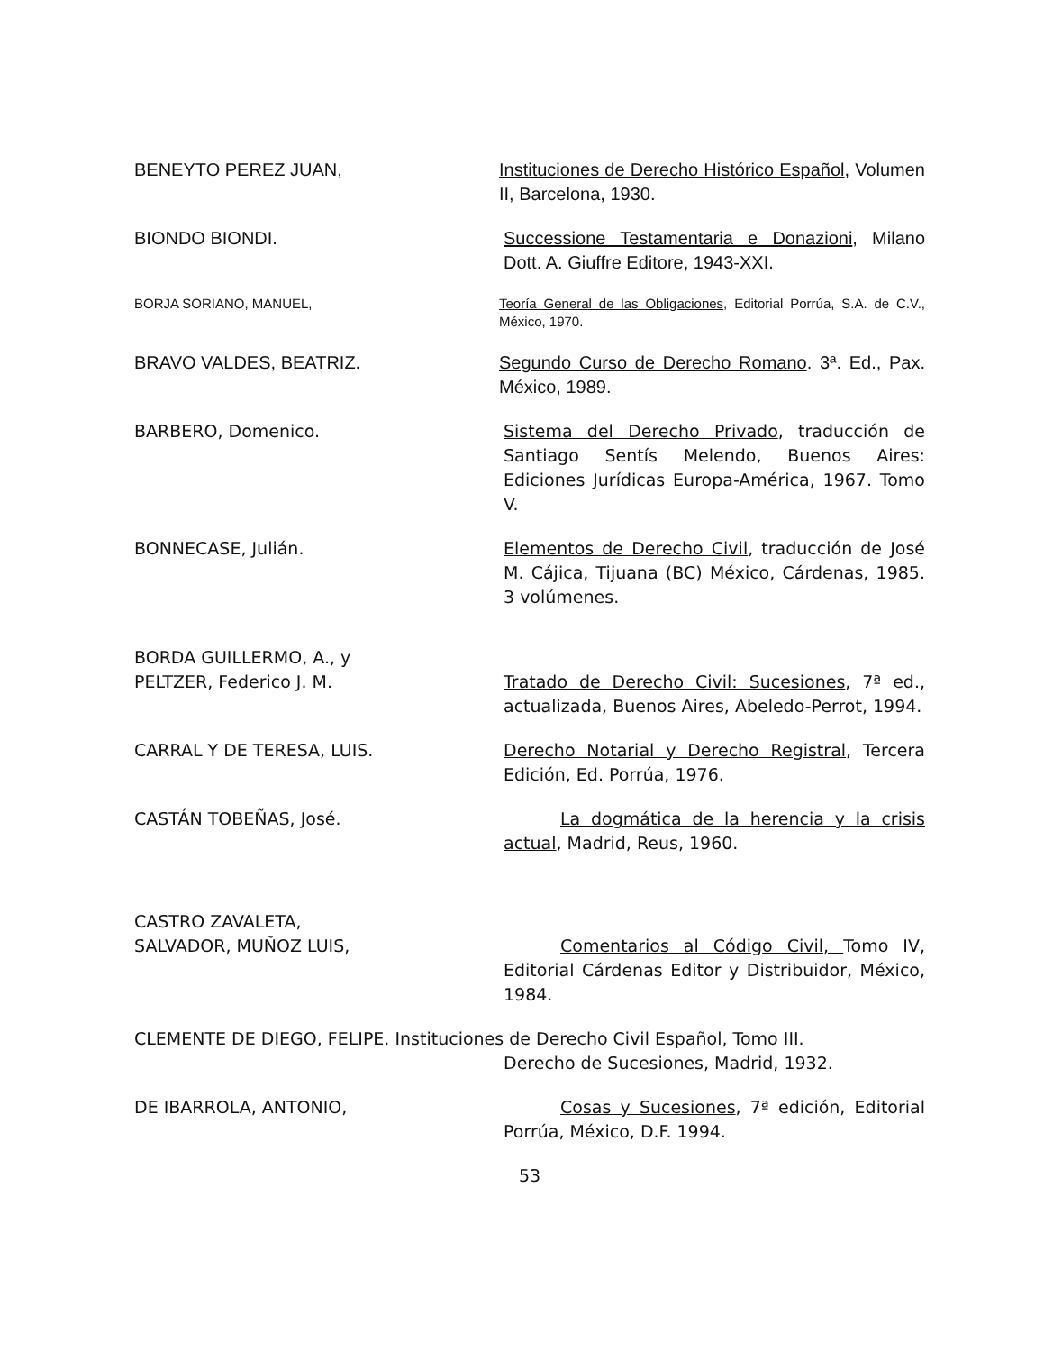BENEYTO PEREZ JUAN, Instituciones de Derecho Histórico Español, Volumen II, Barcelona, 1930.
BIONDO BIONDI. Successione Testamentaria e Donazioni, Milano Dott. A. Giuffre Editore, 1943-XXI.
BORJA SORIANO, MANUEL, Teoría General de las Obligaciones, Editorial Porrúa, S.A. de C.V., México, 1970.
BRAVO VALDES, BEATRIZ. Segundo Curso de Derecho Romano. 3ª. Ed., Pax. México, 1989.
BARBERO, Domenico. Sistema del Derecho Privado, traducción de Santiago Sentís Melendo, Buenos Aires: Ediciones Jurídicas Europa-América, 1967. Tomo V.
BONNECASE, Julián. Elementos de Derecho Civil, traducción de José M. Cájica, Tijuana (BC) México, Cárdenas, 1985. 3 volúmenes.
BORDA GUILLERMO, A., y
PELTZER, Federico J. M.
Tratado de Derecho Civil: Sucesiones, 7ª ed., actualizada, Buenos Aires, Abeledo-Perrot, 1994.
CARRAL Y DE TERESA, LUIS. Derecho Notarial y Derecho Registral, Tercera Edición, Ed. Porrúa, 1976.
CASTÁN TOBEÑAS, José. La dogmática de la herencia y la crisis actual, Madrid, Reus, 1960.
CASTRO ZAVALETA,
SALVADOR, MUÑOZ LUIS,
Comentarios al Código Civil, Tomo IV, Editorial Cárdenas Editor y Distribuidor, México, 1984.
CLEMENTE DE DIEGO, FELIPE. Instituciones de Derecho Civil Español, Tomo III.
Derecho de Sucesiones, Madrid, 1932.
DE IBARROLA, ANTONIO, Cosas y Sucesiones, 7ª edición, Editorial Porrúa, México, D.F. 1994.
53